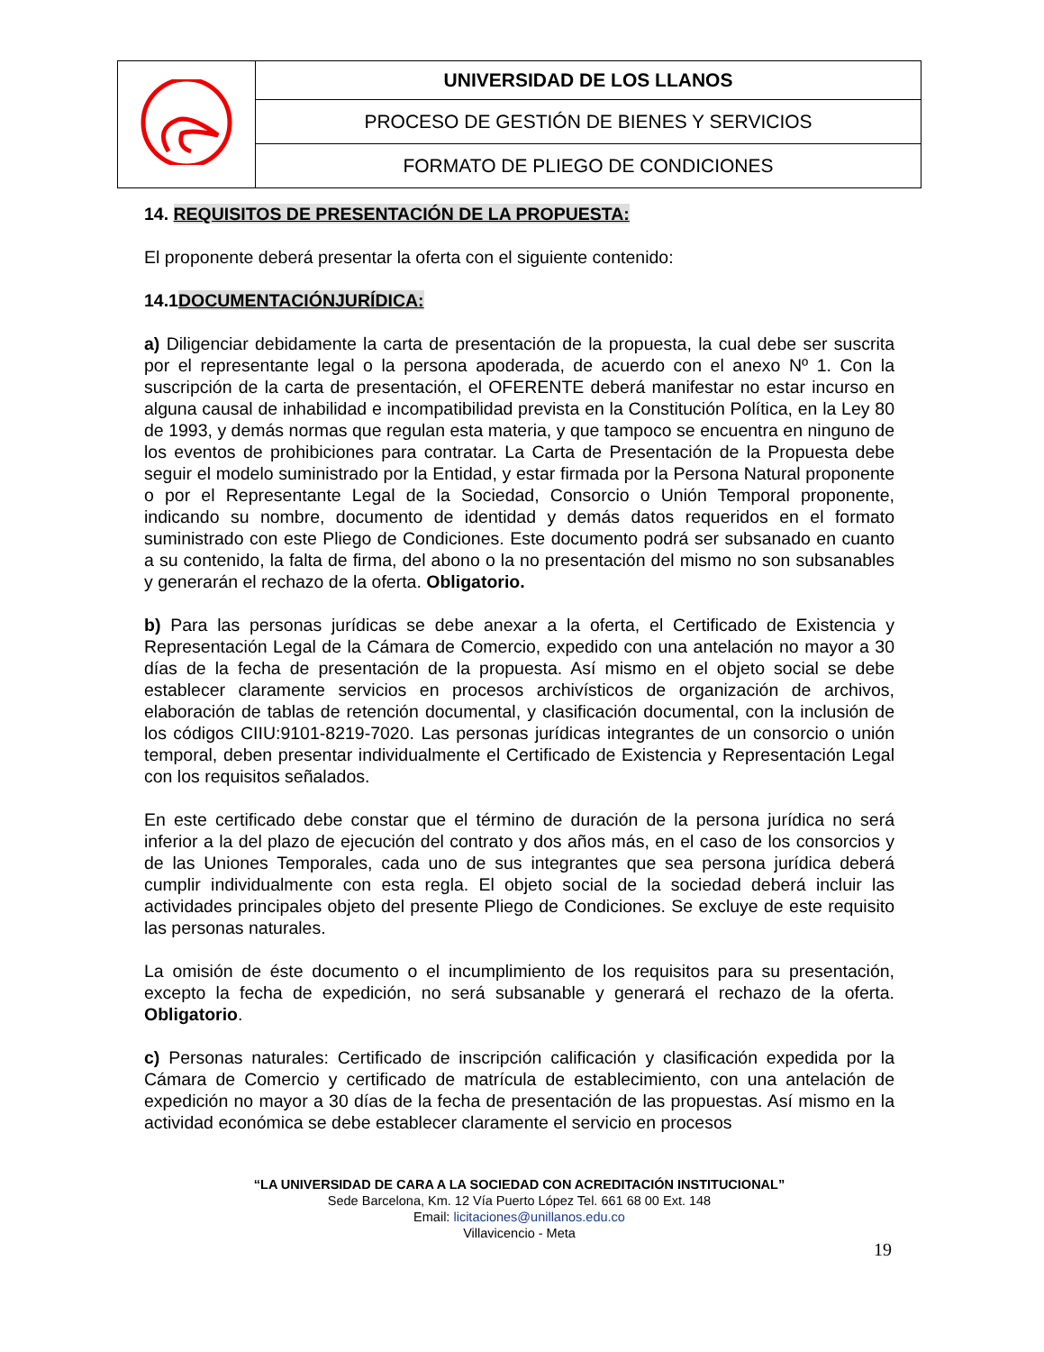| | UNIVERSIDAD DE LOS LLANOS |
| | PROCESO DE GESTIÓN DE BIENES Y SERVICIOS |
| | FORMATO DE PLIEGO DE CONDICIONES |
14. REQUISITOS DE PRESENTACIÓN DE LA PROPUESTA:
El proponente deberá presentar la oferta con el siguiente contenido:
14.1DOCUMENTACIÓNJURÍDICA:
a) Diligenciar debidamente la carta de presentación de la propuesta, la cual debe ser suscrita por el representante legal o la persona apoderada, de acuerdo con el anexo Nº 1. Con la suscripción de la carta de presentación, el OFERENTE deberá manifestar no estar incurso en alguna causal de inhabilidad e incompatibilidad prevista en la Constitución Política, en la Ley 80 de 1993, y demás normas que regulan esta materia, y que tampoco se encuentra en ninguno de los eventos de prohibiciones para contratar. La Carta de Presentación de la Propuesta debe seguir el modelo suministrado por la Entidad, y estar firmada por la Persona Natural proponente o por el Representante Legal de la Sociedad, Consorcio o Unión Temporal proponente, indicando su nombre, documento de identidad y demás datos requeridos en el formato suministrado con este Pliego de Condiciones. Este documento podrá ser subsanado en cuanto a su contenido, la falta de firma, del abono o la no presentación del mismo no son subsanables y generarán el rechazo de la oferta. Obligatorio.
b) Para las personas jurídicas se debe anexar a la oferta, el Certificado de Existencia y Representación Legal de la Cámara de Comercio, expedido con una antelación no mayor a 30 días de la fecha de presentación de la propuesta. Así mismo en el objeto social se debe establecer claramente servicios en procesos archivísticos de organización de archivos, elaboración de tablas de retención documental, y clasificación documental, con la inclusión de los códigos CIIU:9101-8219-7020. Las personas jurídicas integrantes de un consorcio o unión temporal, deben presentar individualmente el Certificado de Existencia y Representación Legal con los requisitos señalados.
En este certificado debe constar que el término de duración de la persona jurídica no será inferior a la del plazo de ejecución del contrato y dos años más, en el caso de los consorcios y de las Uniones Temporales, cada uno de sus integrantes que sea persona jurídica deberá cumplir individualmente con esta regla. El objeto social de la sociedad deberá incluir las actividades principales objeto del presente Pliego de Condiciones. Se excluye de este requisito las personas naturales.
La omisión de éste documento o el incumplimiento de los requisitos para su presentación, excepto la fecha de expedición, no será subsanable y generará el rechazo de la oferta. Obligatorio.
c) Personas naturales: Certificado de inscripción calificación y clasificación expedida por la Cámara de Comercio y certificado de matrícula de establecimiento, con una antelación de expedición no mayor a 30 días de la fecha de presentación de las propuestas. Así mismo en la actividad económica se debe establecer claramente el servicio en procesos
“LA UNIVERSIDAD DE CARA A LA SOCIEDAD CON ACREDITACIÓN INSTITUCIONAL”
Sede Barcelona, Km. 12 Vía Puerto López Tel. 661 68 00 Ext. 148
Email: licitaciones@unillanos.edu.co
Villavicencio - Meta
19